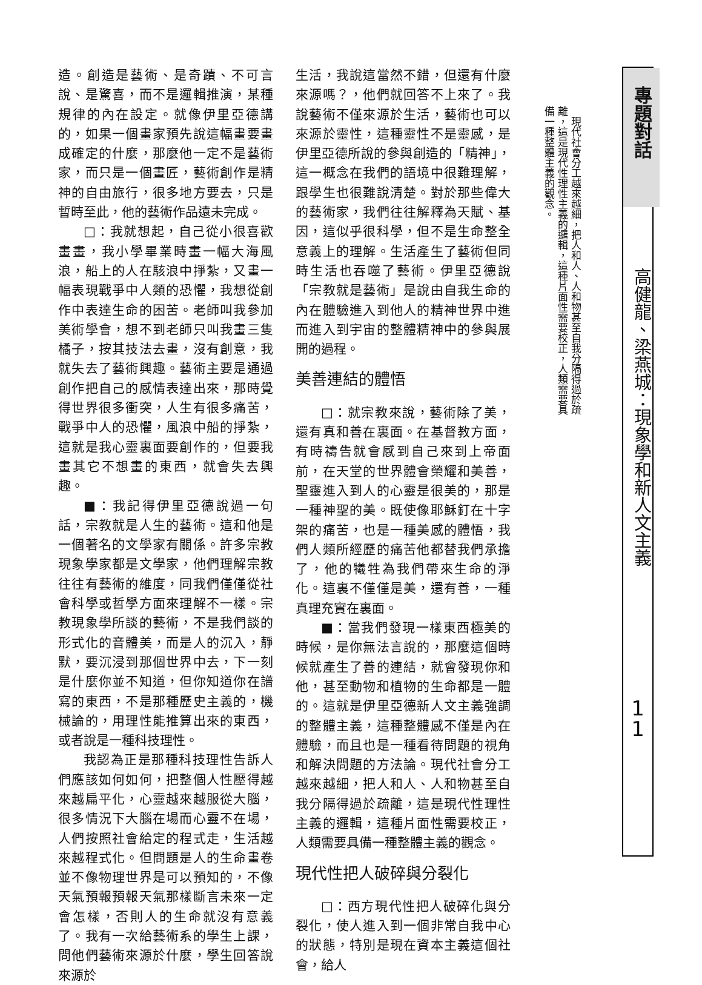造。創造是藝術、是奇蹟、不可言說、是驚喜，而不是邏輯推演，某種規律的內在設定。就像伊里亞德講的，如果一個畫家預先說這幅畫要畫成確定的什麼，那麼他一定不是藝術家，而只是一個畫匠，藝術創作是精神的自由旅行，很多地方要去，只是暫時至此，他的藝術作品遠未完成。
□：我就想起，自己從小很喜歡畫畫，我小學畢業時畫一幅大海風浪，船上的人在駭浪中掙紮，又畫一幅表現戰爭中人類的恐懼，我想從創作中表達生命的困苦。老師叫我參加美術學會，想不到老師只叫我畫三隻橘子，按其技法去畫，沒有創意，我就失去了藝術興趣。藝術主要是通過創作把自己的感情表達出來，那時覺得世界很多衝突，人生有很多痛苦，戰爭中人的恐懼，風浪中船的掙紮，這就是我心靈裏面要創作的，但要我畫其它不想畫的東西，就會失去興趣。
■：我記得伊里亞德說過一句話，宗教就是人生的藝術。這和他是一個著名的文學家有關係。許多宗教現象學家都是文學家，他們理解宗教往往有藝術的維度，同我們僅僅從社會科學或哲學方面來理解不一樣。宗教現象學所談的藝術，不是我們談的形式化的音體美，而是人的沉入，靜默，要沉浸到那個世界中去，下一刻是什麼你並不知道，但你知道你在譜寫的東西，不是那種歷史主義的，機械論的，用理性能推算出來的東西，或者說是一種科技理性。
我認為正是那種科技理性告訴人們應該如何如何，把整個人性壓得越來越扁平化，心靈越來越服從大腦，很多情況下大腦在場而心靈不在場，人們按照社會給定的程式走，生活越來越程式化。但問題是人的生命畫卷並不像物理世界是可以預知的，不像天氣預報預報天氣那樣斷言未來一定會怎樣，否則人的生命就沒有意義了。我有一次給藝術系的學生上課，問他們藝術來源於什麼，學生回答說來源於
生活，我說這當然不錯，但還有什麼來源嗎？，他們就回答不上來了。我說藝術不僅來源於生活，藝術也可以來源於靈性，這種靈性不是靈感，是伊里亞德所說的參與創造的「精神」，這一概念在我們的語境中很難理解，跟學生也很難說清楚。對於那些偉大的藝術家，我們往往解釋為天賦、基因，這似乎很科學，但不是生命整全意義上的理解。生活產生了藝術但同時生活也吞噬了藝術。伊里亞德說「宗教就是藝術」是說由自我生命的內在體驗進入到他人的精神世界中進而進入到宇宙的整體精神中的參與展開的過程。
美善連結的體悟
□：就宗教來說，藝術除了美，還有真和善在裏面。在基督教方面，有時禱告就會感到自己來到上帝面前，在天堂的世界體會榮耀和美善，聖靈進入到人的心靈是很美的，那是一種神聖的美。既使像耶穌釘在十字架的痛苦，也是一種美感的體悟，我們人類所經歷的痛苦他都替我們承擔了，他的犧牲為我們帶來生命的淨化。這裏不僅僅是美，還有善，一種真理充實在裏面。
■：當我們發現一樣東西極美的時候，是你無法言說的，那麼這個時候就產生了善的連結，就會發現你和他，甚至動物和植物的生命都是一體的。這就是伊里亞德新人文主義強調的整體主義，這種整體感不僅是內在體驗，而且也是一種看待問題的視角和解決問題的方法論。現代社會分工越來越細，把人和人、人和物甚至自我分隔得過於疏離，這是現代性理性主義的邏輯，這種片面性需要校正，人類需要具備一種整體主義的觀念。
現代性把人破碎與分裂化
□：西方現代性把人破碎化與分裂化，使人進入到一個非常自我中心的狀態，特別是現在資本主義這個社會，給人
　現代社會分工越來越細，把人和人、人和物甚至自我分隔得過於疏離，這是現代性理性主義的邏輯，這種片面性需要校正，人類需要具備一種整體主義的觀念。
專題對話
高健龍、梁燕城：現象學和新人文主義
1
1